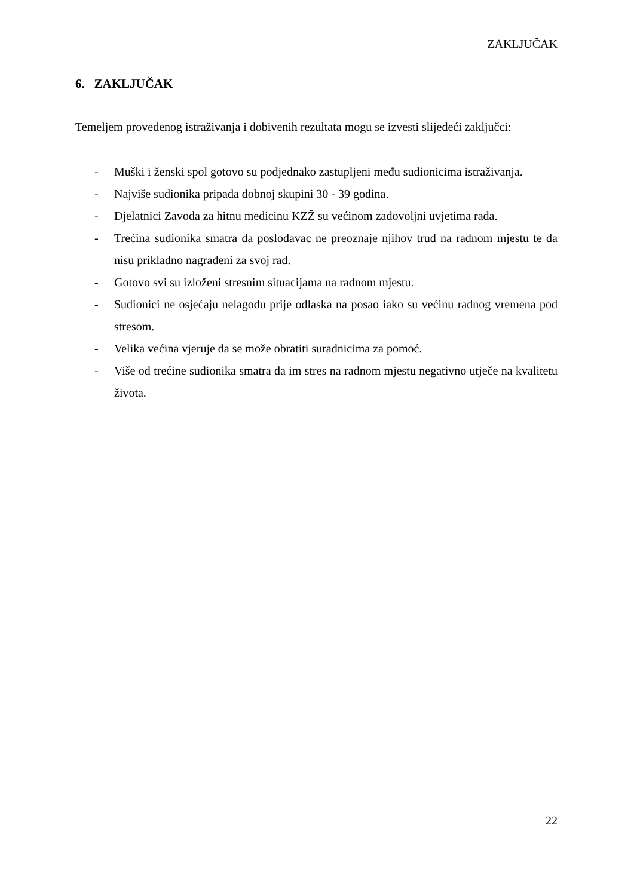ZAKLJUČAK
6. ZAKLJUČAK
Temeljem provedenog istraživanja i dobivenih rezultata mogu se izvesti slijedeći zaključci:
- Muški i ženski spol gotovo su podjednako zastupljeni među sudionicima istraživanja.
- Najviše sudionika pripada dobnoj skupini 30 - 39 godina.
- Djelatnici Zavoda za hitnu medicinu KZŽ su većinom zadovoljni uvjetima rada.
- Trećina sudionika smatra da poslodavac ne preoznaje njihov trud na radnom mjestu te da nisu prikladno nagrađeni za svoj rad.
- Gotovo svi su izloženi stresnim situacijama na radnom mjestu.
- Sudionici ne osjećaju nelagodu prije odlaska na posao iako su većinu radnog vremena pod stresom.
- Velika većina vjeruje da se može obratiti suradnicima za pomoć.
- Više od trećine sudionika smatra da im stres na radnom mjestu negativno utječe na kvalitetu života.
22